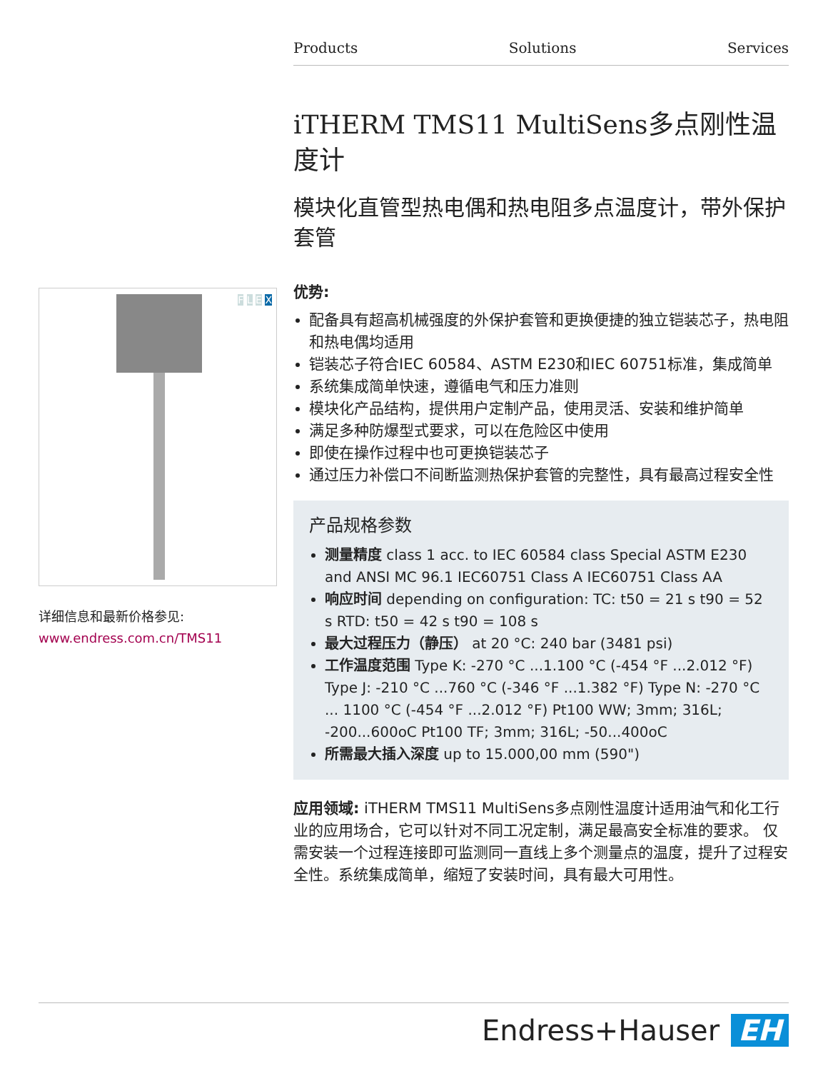Products Solutions Services
F L E X
详细信息和最新价格参见:
www.endress.com.cn/TMS11
iTHERM TMS11 MultiSens多点刚性温度计
模块化直管型热电偶和热电阻多点温度计，带外保护套管
优势:
配备具有超高机械强度的外保护套管和更换便捷的独立铠装芯子，热电阻和热电偶均适用
铠装芯子符合IEC 60584、ASTM E230和IEC 60751标准，集成简单
系统集成简单快速，遵循电气和压力准则
模块化产品结构，提供用户定制产品，使用灵活、安装和维护简单
满足多种防爆型式要求，可以在危险区中使用
即使在操作过程中也可更换铠装芯子
通过压力补偿口不间断监测热保护套管的完整性，具有最高过程安全性
产品规格参数
测量精度 class 1 acc. to IEC 60584 class Special ASTM E230 and ANSI MC 96.1 IEC60751 Class A IEC60751 Class AA
响应时间 depending on configuration: TC: t50 = 21 s t90 = 52 s RTD: t50 = 42 s t90 = 108 s
最大过程压力（静压） at 20 °C: 240 bar (3481 psi)
工作温度范围 Type K: -270 °C ...1.100 °C (-454 °F ...2.012 °F) Type J: -210 °C ...760 °C (-346 °F ...1.382 °F) Type N: -270 °C ... 1100 °C (-454 °F ...2.012 °F) Pt100 WW; 3mm; 316L; -200...600oC Pt100 TF; 3mm; 316L; -50...400oC
所需最大插入深度 up to 15.000,00 mm (590")
应用领域: iTHERM TMS11 MultiSens多点刚性温度计适用油气和化工行业的应用场合，它可以针对不同工况定制，满足最高安全标准的要求。 仅需安装一个过程连接即可监测同一直线上多个测量点的温度，提升了过程安全性。系统集成简单，缩短了安装时间，具有最大可用性。
Endress+Hauser EH